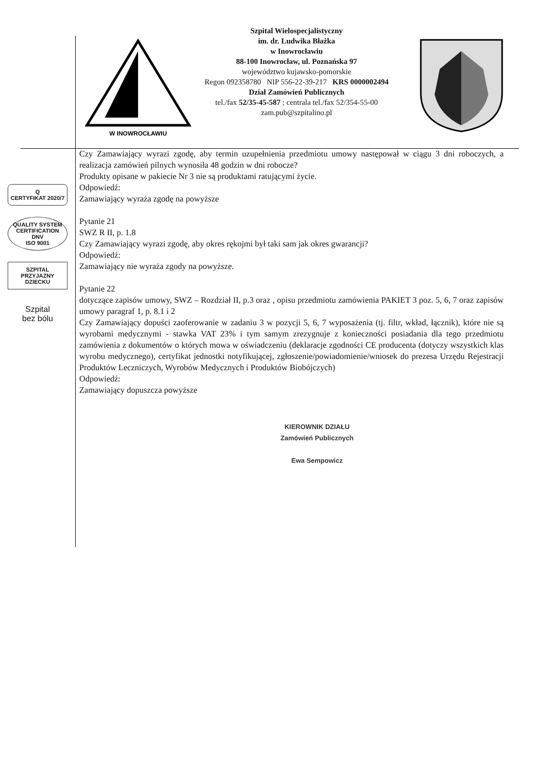W INOWROCŁAWIU
Szpital Wielospecjalistyczny
im. dr. Ludwika Błażka
w Inowrocławiu
88-100 Inowrocław, ul. Poznańska 97
województwo kujawsko-pomorskie
Regon 092358780 NIP 556-22-39-217 KRS 0000002494
Dział Zamówień Publicznych
tel./fax 52/35-45-587 ; centrala tel./fax 52/354-55-00
zam.pub@szpitalino.pl
Q
CERTYFIKAT 2020/7
QUALITY SYSTEM CERTIFICATION
DNV
ISO 9001
SZPITAL
PRZYJAZNY
DZIECKU
Szpital
bez bólu
Czy Zamawiający wyrazi zgodę, aby termin uzupełnienia przedmiotu umowy następował w ciągu 3 dni roboczych, a realizacja zamówień pilnych wynosiła 48 godzin w dni robocze?
Produkty opisane w pakiecie Nr 3 nie są produktami ratującymi życie.
Odpowiedź:
Zamawiający wyraża zgodę na powyższe
Pytanie 21
SWZ R II, p. 1.8
Czy Zamawiający wyrazi zgodę, aby okres rękojmi był taki sam jak okres gwarancji?
Odpowiedź:
Zamawiający nie wyraża zgody na powyższe.
Pytanie 22
dotyczące zapisów umowy, SWZ – Rozdział II, p.3 oraz , opisu przedmiotu zamówienia PAKIET 3 poz. 5, 6, 7 oraz zapisów umowy paragraf 1, p. 8.1 i 2
Czy Zamawiający dopuści zaoferowanie w zadaniu 3 w pozycji 5, 6, 7 wyposażenia (tj. filtr, wkład, łącznik), które nie są wyrobami medycznymi - stawka VAT 23% i tym samym zrezygnuje z konieczności posiadania dla tego przedmiotu zamówienia z dokumentów o których mowa w oświadczeniu (deklaracje zgodności CE producenta (dotyczy wszystkich klas wyrobu medycznego), certyfikat jednostki notyfikującej, zgłoszenie/powiadomienie/wniosek do prezesa Urzędu Rejestracji Produktów Leczniczych, Wyrobów Medycznych i Produktów Biobójczych)
Odpowiedź:
Zamawiający dopuszcza powyższe
KIEROWNIK DZIAŁU
Zamówień Publicznych
Ewa Sempowicz